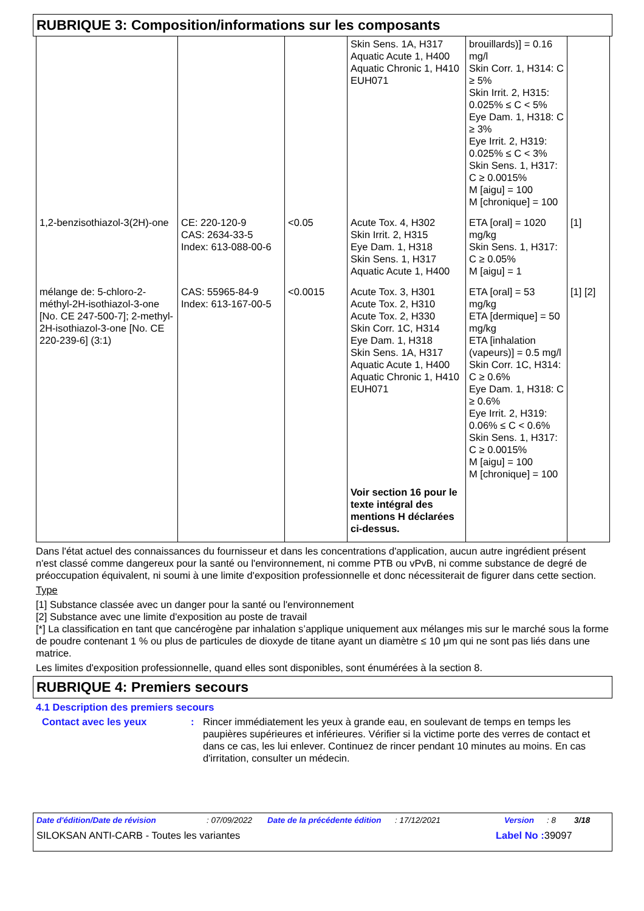RUBRIQUE 3: Composition/informations sur les composants
| | | | Skin Sens. 1A, H317 Aquatic Acute 1, H400 Aquatic Chronic 1, H410 EUH071 | brouillards)] = 0.16 mg/l Skin Corr. 1, H314: C ≥ 5% Skin Irrit. 2, H315: 0.025% ≤ C < 5% Eye Dam. 1, H318: C ≥ 3% Eye Irrit. 2, H319: 0.025% ≤ C < 3% Skin Sens. 1, H317: C ≥ 0.0015% M [aigu] = 100 M [chronique] = 100 | |
| 1,2-benzisothiazol-3(2H)-one | CE: 220-120-9 CAS: 2634-33-5 Index: 613-088-00-6 | <0.05 | Acute Tox. 4, H302 Skin Irrit. 2, H315 Eye Dam. 1, H318 Skin Sens. 1, H317 Aquatic Acute 1, H400 | ETA [oral] = 1020 mg/kg Skin Sens. 1, H317: C ≥ 0.05% M [aigu] = 1 | [1] |
| mélange de: 5-chloro-2-méthyl-2H-isothiazol-3-one [No. CE 247-500-7]; 2-methyl-2H-isothiazol-3-one [No. CE 220-239-6] (3:1) | CAS: 55965-84-9 Index: 613-167-00-5 | <0.0015 | Acute Tox. 3, H301 Acute Tox. 2, H310 Acute Tox. 2, H330 Skin Corr. 1C, H314 Eye Dam. 1, H318 Skin Sens. 1A, H317 Aquatic Acute 1, H400 Aquatic Chronic 1, H410 EUH071 Voir section 16 pour le texte intégral des mentions H déclarées ci-dessus. | ETA [oral] = 53 mg/kg ETA [dermique] = 50 mg/kg ETA [inhalation (vapeurs)] = 0.5 mg/l Skin Corr. 1C, H314: C ≥ 0.6% Eye Dam. 1, H318: C ≥ 0.6% Eye Irrit. 2, H319: 0.06% ≤ C < 0.6% Skin Sens. 1, H317: C ≥ 0.0015% M [aigu] = 100 M [chronique] = 100 | [1] [2] |
Dans l'état actuel des connaissances du fournisseur et dans les concentrations d'application, aucun autre ingrédient présent n'est classé comme dangereux pour la santé ou l'environnement, ni comme PTB ou vPvB, ni comme substance de degré de préoccupation équivalent, ni soumi à une limite d'exposition professionnelle et donc nécessiterait de figurer dans cette section.
Type
[1] Substance classée avec un danger pour la santé ou l'environnement
[2] Substance avec une limite d'exposition au poste de travail
[*] La classification en tant que cancérogène par inhalation s’applique uniquement aux mélanges mis sur le marché sous la forme de poudre contenant 1 % ou plus de particules de dioxyde de titane ayant un diamètre ≤ 10 μm qui ne sont pas liés dans une matrice.
Les limites d'exposition professionnelle, quand elles sont disponibles, sont énumérées à la section 8.
RUBRIQUE 4: Premiers secours
4.1 Description des premiers secours
Contact avec les yeux : Rincer immédiatement les yeux à grande eau, en soulevant de temps en temps les paupières supérieures et inférieures. Vérifier si la victime porte des verres de contact et dans ce cas, les lui enlever. Continuez de rincer pendant 10 minutes au moins. En cas d'irritation, consulter un médecin.
Date d'édition/Date de révision: 07/09/2022 Date de la précédente édition: 17/12/2021 Version: 8 3/18
SILOKSAN ANTI-CARB - Toutes les variantes Label No : 39097